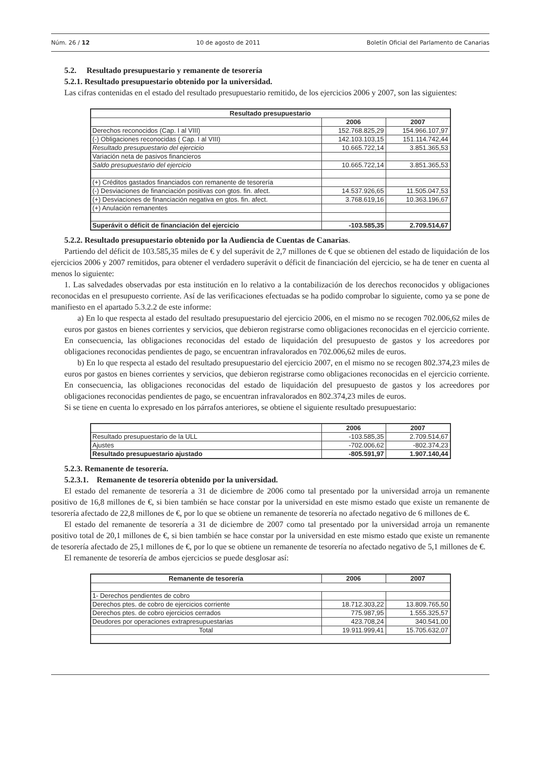Núm. 26 / 12 10 de agosto de 2011 Boletín Oficial del Parlamento de Canarias
5.2. Resultado presupuestario y remanente de tesorería
5.2.1. Resultado presupuestario obtenido por la universidad.
Las cifras contenidas en el estado del resultado presupuestario remitido, de los ejercicios 2006 y 2007, son las siguientes:
| Resultado presupuestario | | |
| --- | --- | --- |
| | 2006 | 2007 |
| Derechos reconocidos (Cap. I al VIII) | 152.768.825,29 | 154.966.107,97 |
| (-) Obligaciones reconocidas ( Cap. I al VIII) | 142.103.103,15 | 151.114.742,44 |
| Resultado presupuestario del ejercicio | 10.665.722,14 | 3.851.365,53 |
| Variación neta de pasivos financieros | | |
| Saldo presupuestario del ejercicio | 10.665.722,14 | 3.851.365,53 |
| (+) Créditos gastados financiados con remanente de tesorería | | |
| (-) Desviaciones de financiación positivas con gtos. fin. afect. | 14.537.926,65 | 11.505.047,53 |
| (+) Desviaciones de financiación negativa en gtos. fin. afect. | 3.768.619,16 | 10.363.196,67 |
| (+) Anulación remanentes | | |
| Superávit o déficit de financiación del ejercicio | -103.585,35 | 2.709.514,67 |
5.2.2. Resultado presupuestario obtenido por la Audiencia de Cuentas de Canarias.
Partiendo del déficit de 103.585,35 miles de € y del superávit de 2,7 millones de € que se obtienen del estado de liquidación de los ejercicios 2006 y 2007 remitidos, para obtener el verdadero superávit o déficit de financiación del ejercicio, se ha de tener en cuenta al menos lo siguiente:
1. Las salvedades observadas por esta institución en lo relativo a la contabilización de los derechos reconocidos y obligaciones reconocidas en el presupuesto corriente. Así de las verificaciones efectuadas se ha podido comprobar lo siguiente, como ya se pone de manifiesto en el apartado 5.3.2.2 de este informe:
a) En lo que respecta al estado del resultado presupuestario del ejercicio 2006, en el mismo no se recogen 702.006,62 miles de euros por gastos en bienes corrientes y servicios, que debieron registrarse como obligaciones reconocidas en el ejercicio corriente. En consecuencia, las obligaciones reconocidas del estado de liquidación del presupuesto de gastos y los acreedores por obligaciones reconocidas pendientes de pago, se encuentran infravalorados en 702.006,62 miles de euros.
b) En lo que respecta al estado del resultado presupuestario del ejercicio 2007, en el mismo no se recogen 802.374,23 miles de euros por gastos en bienes corrientes y servicios, que debieron registrarse como obligaciones reconocidas en el ejercicio corriente. En consecuencia, las obligaciones reconocidas del estado de liquidación del presupuesto de gastos y los acreedores por obligaciones reconocidas pendientes de pago, se encuentran infravalorados en 802.374,23 miles de euros.
Si se tiene en cuenta lo expresado en los párrafos anteriores, se obtiene el siguiente resultado presupuestario:
| | 2006 | 2007 |
| Resultado presupuestario de la ULL | -103.585,35 | 2.709.514,67 |
| Ajustes | -702.006,62 | -802.374,23 |
| Resultado presupuestario ajustado | -805.591,97 | 1.907.140,44 |
5.2.3. Remanente de tesorería.
5.2.3.1. Remanente de tesorería obtenido por la universidad.
El estado del remanente de tesorería a 31 de diciembre de 2006 como tal presentado por la universidad arroja un remanente positivo de 16,8 millones de €, si bien también se hace constar por la universidad en este mismo estado que existe un remanente de tesorería afectado de 22,8 millones de €, por lo que se obtiene un remanente de tesorería no afectado negativo de 6 millones de €.
El estado del remanente de tesorería a 31 de diciembre de 2007 como tal presentado por la universidad arroja un remanente positivo total de 20,1 millones de €, si bien también se hace constar por la universidad en este mismo estado que existe un remanente de tesorería afectado de 25,1 millones de €, por lo que se obtiene un remanente de tesorería no afectado negativo de 5,1 millones de €.
El remanente de tesorería de ambos ejercicios se puede desglosar así:
| Remanente de tesorería | 2006 | 2007 |
| --- | --- | --- |
| 1- Derechos pendientes de cobro | | |
| Derechos ptes. de cobro de ejercicios corriente | 18.712.303,22 | 13.809.765,50 |
| Derechos ptes. de cobro ejercicios cerrados | 775.987,95 | 1.555.325,57 |
| Deudores por operaciones extrapresupuestarias | 423.708,24 | 340.541,00 |
| Total | 19.911.999,41 | 15.705.632,07 |